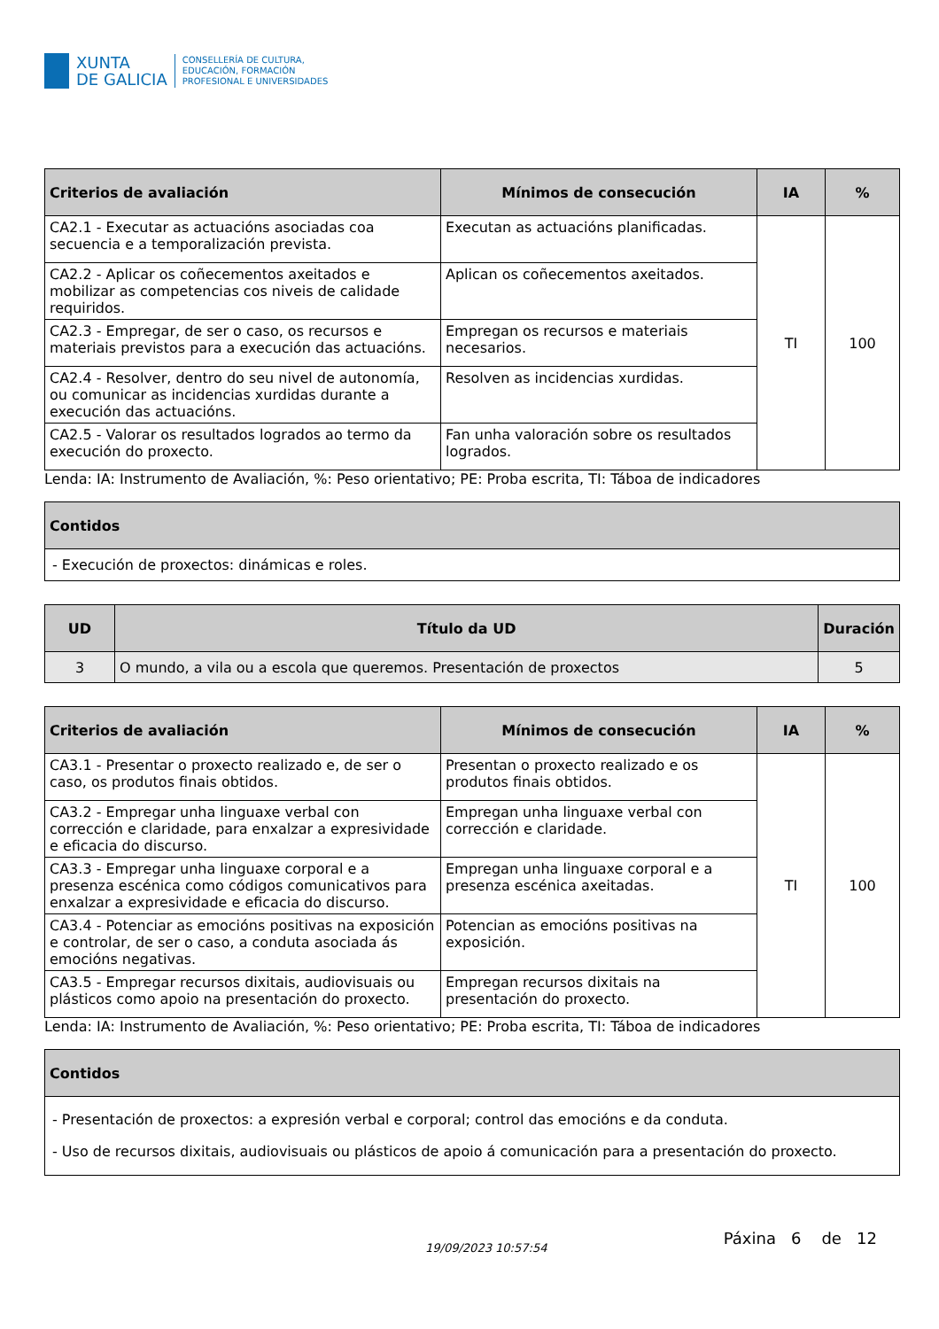XUNTA
DE GALICIA
CONSELLERÍA DE CULTURA,
EDUCACIÓN, FORMACIÓN
PROFESIONAL E UNIVERSIDADES
| Criterios de avaliación | Mínimos de consecución | IA | % |
| --- | --- | --- | --- |
| CA2.1 - Executar as actuacións asociadas coa secuencia e a temporalización prevista. | Executan as actuacións planificadas. | TI | 100 |
| CA2.2 - Aplicar os coñecementos axeitados e mobilizar as competencias cos niveis de calidade requiridos. | Aplican os coñecementos axeitados. | | |
| CA2.3 - Empregar, de ser o caso, os recursos e materiais previstos para a execución das actuacións. | Empregan os recursos e materiais necesarios. | | |
| CA2.4 - Resolver, dentro do seu nivel de autonomía, ou comunicar as incidencias xurdidas durante a execución das actuacións. | Resolven as incidencias xurdidas. | | |
| CA2.5 - Valorar os resultados logrados ao termo da execución do proxecto. | Fan unha valoración sobre os resultados logrados. | | |
Lenda: IA: Instrumento de Avaliación, %: Peso orientativo; PE: Proba escrita, TI: Táboa de indicadores
| Contidos |
| --- |
| - Execución de proxectos: dinámicas e roles. |
| UD | Título da UD | Duración |
| --- | --- | --- |
| 3 | O mundo, a vila ou a escola que queremos. Presentación de proxectos | 5 |
| Criterios de avaliación | Mínimos de consecución | IA | % |
| --- | --- | --- | --- |
| CA3.1 - Presentar o proxecto realizado e, de ser o caso, os produtos finais obtidos. | Presentan o proxecto realizado e os produtos finais obtidos. | TI | 100 |
| CA3.2 - Empregar unha linguaxe verbal con corrección e claridade, para enxalzar a expresividade e eficacia do discurso. | Empregan unha linguaxe verbal con corrección e claridade. | | |
| CA3.3 - Empregar unha linguaxe corporal e a presenza escénica como códigos comunicativos para enxalzar a expresividade e eficacia do discurso. | Empregan unha linguaxe corporal e a presenza escénica axeitadas. | | |
| CA3.4 - Potenciar as emocións positivas na exposición e controlar, de ser o caso, a conduta asociada ás emocións negativas. | Potencian as emocións positivas na exposición. | | |
| CA3.5 - Empregar recursos dixitais, audiovisuais ou plásticos como apoio na presentación do proxecto. | Empregan recursos dixitais na presentación do proxecto. | | |
Lenda: IA: Instrumento de Avaliación, %: Peso orientativo; PE: Proba escrita, TI: Táboa de indicadores
| Contidos |
| --- |
| - Presentación de proxectos: a expresión verbal e corporal; control das emocións e da conduta. - Uso de recursos dixitais, audiovisuais ou plásticos de apoio á comunicación para a presentación do proxecto. |
19/09/2023 10:57:54 Páxina 6 de 12